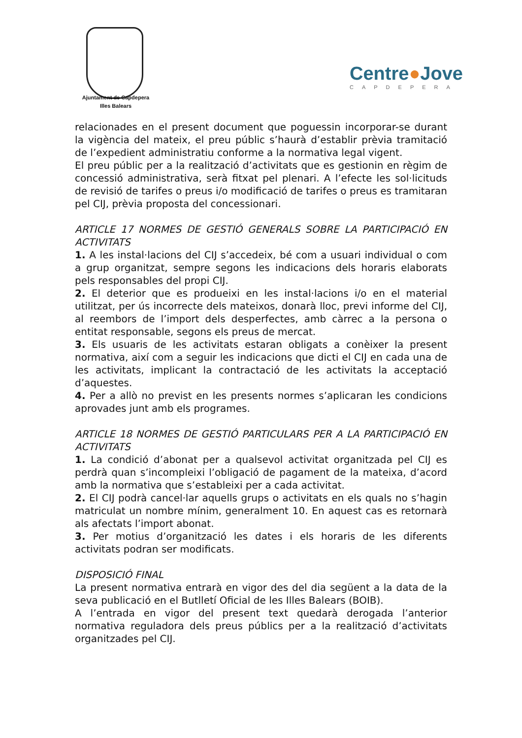Ajuntament de Capdepera
Illes Balears
Centre●Jove
CAPDEPERA
relacionades en el present document que poguessin incorporar-se durant la vigència del mateix, el preu públic s’haurà d’establir prèvia tramitació de l’expedient administratiu conforme a la normativa legal vigent.
El preu públic per a la realització d’activitats que es gestionin en règim de concessió administrativa, serà fitxat pel plenari. A l’efecte les sol·licituds de revisió de tarifes o preus i/o modificació de tarifes o preus es tramitaran pel CIJ, prèvia proposta del concessionari.
ARTICLE 17 NORMES DE GESTIÓ GENERALS SOBRE LA PARTICIPACIÓ EN ACTIVITATS
1. A les instal·lacions del CIJ s’accedeix, bé com a usuari individual o com a grup organitzat, sempre segons les indicacions dels horaris elaborats pels responsables del propi CIJ.
2. El deterior que es produeixi en les instal·lacions i/o en el material utilitzat, per ús incorrecte dels mateixos, donarà lloc, previ informe del CIJ, al reembors de l’import dels desperfectes, amb càrrec a la persona o entitat responsable, segons els preus de mercat.
3. Els usuaris de les activitats estaran obligats a conèixer la present normativa, així com a seguir les indicacions que dicti el CIJ en cada una de les activitats, implicant la contractació de les activitats la acceptació d’aquestes.
4. Per a allò no previst en les presents normes s’aplicaran les condicions aprovades junt amb els programes.
ARTICLE 18 NORMES DE GESTIÓ PARTICULARS PER A LA PARTICIPACIÓ EN ACTIVITATS
1. La condició d’abonat per a qualsevol activitat organitzada pel CIJ es perdrà quan s’incompleixi l’obligació de pagament de la mateixa, d’acord amb la normativa que s’estableixi per a cada activitat.
2. El CIJ podrà cancel·lar aquells grups o activitats en els quals no s’hagin matriculat un nombre mínim, generalment 10. En aquest cas es retornarà als afectats l’import abonat.
3. Per motius d’organització les dates i els horaris de les diferents activitats podran ser modificats.
DISPOSICIÓ FINAL
La present normativa entrarà en vigor des del dia següent a la data de la seva publicació en el Butlletí Oficial de les Illes Balears (BOIB).
A l’entrada en vigor del present text quedarà derogada l’anterior normativa reguladora dels preus públics per a la realització d’activitats organitzades pel CIJ.